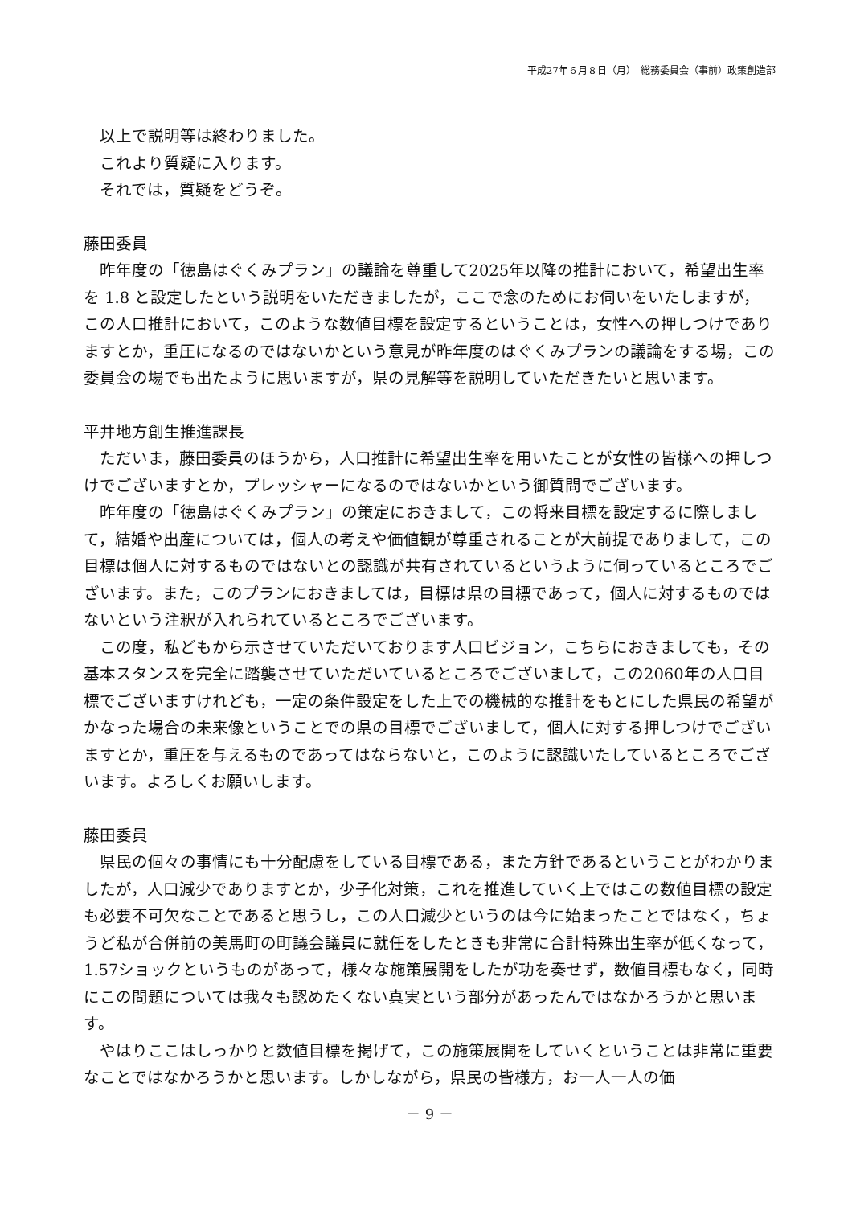平成27年６月８日（月）　総務委員会（事前）政策創造部
以上で説明等は終わりました。
これより質疑に入ります。
それでは，質疑をどうぞ。
藤田委員
昨年度の「徳島はぐくみプラン」の議論を尊重して2025年以降の推計において，希望出生率を 1.8 と設定したという説明をいただきましたが，ここで念のためにお伺いをいたしますが，この人口推計において，このような数値目標を設定するということは，女性への押しつけでありますとか，重圧になるのではないかという意見が昨年度のはぐくみプランの議論をする場，この委員会の場でも出たように思いますが，県の見解等を説明していただきたいと思います。
平井地方創生推進課長
ただいま，藤田委員のほうから，人口推計に希望出生率を用いたことが女性の皆様への押しつけでございますとか，プレッシャーになるのではないかという御質問でございます。
昨年度の「徳島はぐくみプラン」の策定におきまして，この将来目標を設定するに際しまして，結婚や出産については，個人の考えや価値観が尊重されることが大前提でありまして，この目標は個人に対するものではないとの認識が共有されているというように伺っているところでございます。また，このプランにおきましては，目標は県の目標であって，個人に対するものではないという注釈が入れられているところでございます。
この度，私どもから示させていただいております人口ビジョン，こちらにおきましても，その基本スタンスを完全に踏襲させていただいているところでございまして，この2060年の人口目標でございますけれども，一定の条件設定をした上での機械的な推計をもとにした県民の希望がかなった場合の未来像ということでの県の目標でございまして，個人に対する押しつけでございますとか，重圧を与えるものであってはならないと，このように認識いたしているところでございます。よろしくお願いします。
藤田委員
県民の個々の事情にも十分配慮をしている目標である，また方針であるということがわかりましたが，人口減少でありますとか，少子化対策，これを推進していく上ではこの数値目標の設定も必要不可欠なことであると思うし，この人口減少というのは今に始まったことではなく，ちょうど私が合併前の美馬町の町議会議員に就任をしたときも非常に合計特殊出生率が低くなって，1.57ショックというものがあって，様々な施策展開をしたが功を奏せず，数値目標もなく，同時にこの問題については我々も認めたくない真実という部分があったんではなかろうかと思います。
やはりここはしっかりと数値目標を掲げて，この施策展開をしていくということは非常に重要なことではなかろうかと思います。しかしながら，県民の皆様方，お一人一人の価
－ 9 －